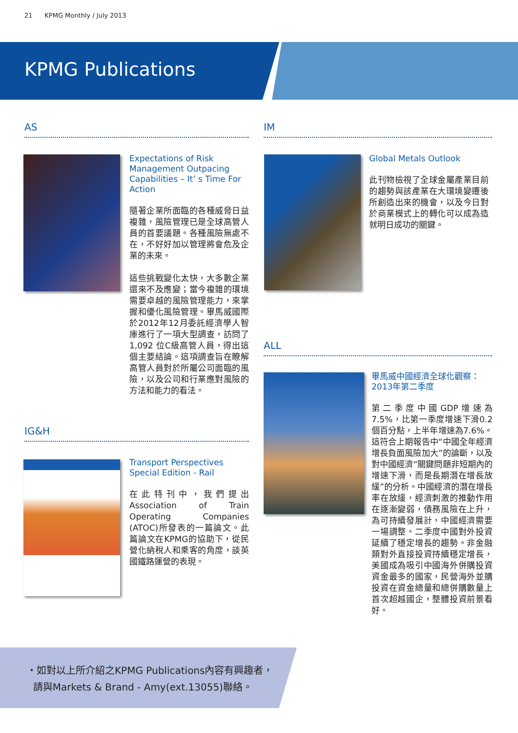21 KPMG Monthly / July 2013
KPMG Publications
AS
Expectations of Risk Management Outpacing Capabilities – It’ s Time For Action
隨著企業所面臨的各種威脅日益複雜，風險管理已是全球高管人員的首要議題。各種風險無處不在，不好好加以管理將會危及企業的未來。
這些挑戰變化太快，大多數企業還來不及應變；當今複雜的環境需要卓越的風險管理能力，來掌握和優化風險管理。畢馬威國際於2012年12月委託經濟學人智庫進行了一項大型調查，訪問了1,092 位C級高管人員，得出這個主要結論。這項調查旨在瞭解高管人員對於所屬公司面臨的風險，以及公司和行業應對風險的方法和能力的看法。
IM
Global Metals Outlook
此刊物檢視了全球金屬產業目前的趨勢與該產業在大環境變遷後所創造出來的機會，以及今日對於商業模式上的轉化可以成為造就明日成功的關鍵。
ALL
畢馬威中國經濟全球化觀察：2013年第二季度
第二季度中國GDP增速為7.5%，比第一季度增速下滑0.2個百分點，上半年增速為7.6%。這符合上期報告中“中國全年經濟增長負面風險加大”的論斷，以及對中國經濟“關鍵問題非短期內的增速下滑，而是長期潛在增長放緩”的分析。中國經濟的潛在增長率在放緩，經濟刺激的推動作用在逐漸變弱，債務風險在上升，為可持續發展計，中國經濟需要一場調整。二季度中國對外投資延續了穩定增長的趨勢。非金融類對外直接投資持續穩定增長，美國成為吸引中國海外併購投資資金最多的國家，民營海外並購投資在資金總量和總併購數量上首次超越國企，整體投資前景看好。
IG&H
Transport Perspectives Special Edition - Rail
在此特刊中，我們提出Association of Train Operating Companies (ATOC)所發表的一篇論文。此篇論文在KPMG的協助下，從民營化納稅人和乘客的角度，談英國鐵路運營的表現。
・如對以上所介紹之KPMG Publications內容有興趣者，
請與Markets & Brand - Amy(ext.13055)聯絡。